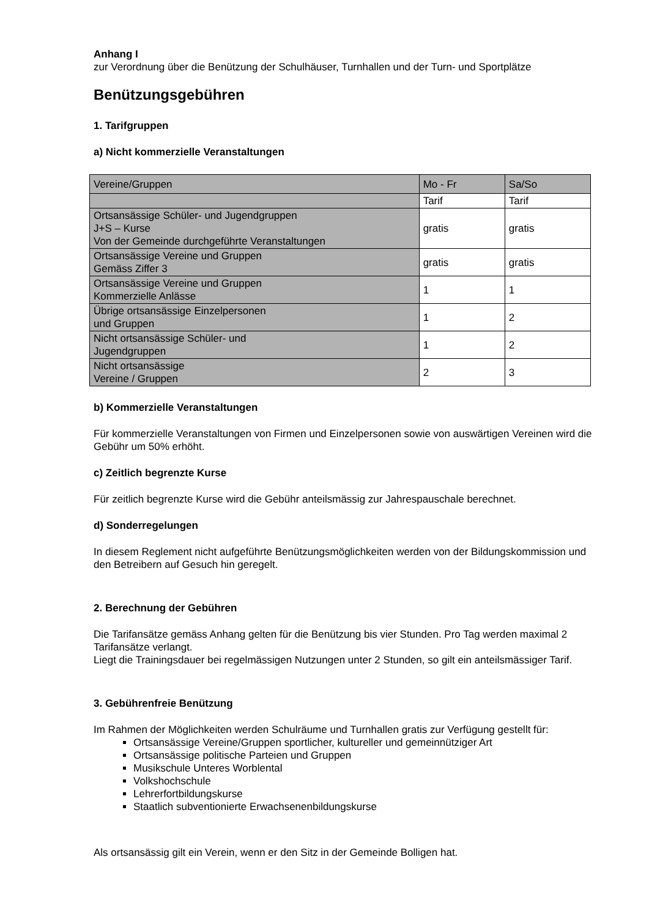Anhang I
zur Verordnung über die Benützung der Schulhäuser, Turnhallen und der Turn- und Sportplätze
Benützungsgebühren
1. Tarifgruppen
a) Nicht kommerzielle Veranstaltungen
| Vereine/Gruppen | Mo - Fr | Sa/So |
| | Tarif | Tarif |
| Ortsansässige Schüler- und Jugendgruppen J+S – Kurse Von der Gemeinde durchgeführte Veranstaltungen | gratis | gratis |
| Ortsansässige Vereine und Gruppen Gemäss Ziffer 3 | gratis | gratis |
| Ortsansässige Vereine und Gruppen Kommerzielle Anlässe | 1 | 1 |
| Übrige ortsansässige Einzelpersonen und Gruppen | 1 | 2 |
| Nicht ortsansässige Schüler- und Jugendgruppen | 1 | 2 |
| Nicht ortsansässige Vereine / Gruppen | 2 | 3 |
b) Kommerzielle Veranstaltungen
Für kommerzielle Veranstaltungen von Firmen und Einzelpersonen sowie von auswärtigen Vereinen wird die Gebühr um 50% erhöht.
c) Zeitlich begrenzte Kurse
Für zeitlich begrenzte Kurse wird die Gebühr anteilsmässig zur Jahrespauschale berechnet.
d) Sonderregelungen
In diesem Reglement nicht aufgeführte Benützungsmöglichkeiten werden von der Bildungskommission und den Betreibern auf Gesuch hin geregelt.
2. Berechnung der Gebühren
Die Tarifansätze gemäss Anhang gelten für die Benützung bis vier Stunden. Pro Tag werden maximal 2 Tarifansätze verlangt.
Liegt die Trainingsdauer bei regelmässigen Nutzungen unter 2 Stunden, so gilt ein anteilsmässiger Tarif.
3. Gebührenfreie Benützung
Im Rahmen der Möglichkeiten werden Schulräume und Turnhallen gratis zur Verfügung gestellt für:
Ortsansässige Vereine/Gruppen sportlicher, kultureller und gemeinnütziger Art
Ortsansässige politische Parteien und Gruppen
Musikschule Unteres Worblental
Volkshochschule
Lehrerfortbildungskurse
Staatlich subventionierte Erwachsenenbildungskurse
Als ortsansässig gilt ein Verein, wenn er den Sitz in der Gemeinde Bolligen hat.